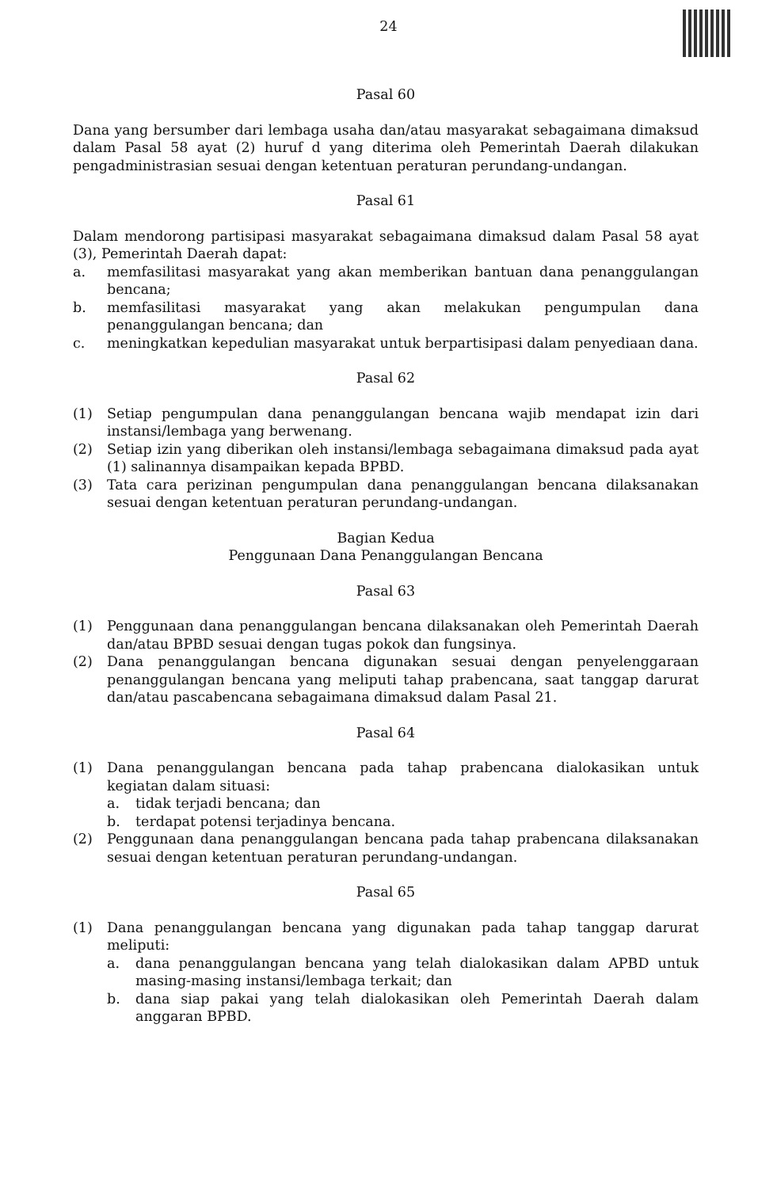24
Pasal 60
Dana yang bersumber dari lembaga usaha dan/atau masyarakat sebagaimana dimaksud dalam Pasal 58 ayat (2) huruf d yang diterima oleh Pemerintah Daerah dilakukan pengadministrasian sesuai dengan ketentuan peraturan perundang-undangan.
Pasal 61
Dalam mendorong partisipasi masyarakat sebagaimana dimaksud dalam Pasal 58 ayat (3), Pemerintah Daerah dapat:
a. memfasilitasi masyarakat yang akan memberikan bantuan dana penanggulangan bencana;
b. memfasilitasi masyarakat yang akan melakukan pengumpulan dana penanggulangan bencana; dan
c. meningkatkan kepedulian masyarakat untuk berpartisipasi dalam penyediaan dana.
Pasal 62
(1) Setiap pengumpulan dana penanggulangan bencana wajib mendapat izin dari instansi/lembaga yang berwenang.
(2) Setiap izin yang diberikan oleh instansi/lembaga sebagaimana dimaksud pada ayat (1) salinannya disampaikan kepada BPBD.
(3) Tata cara perizinan pengumpulan dana penanggulangan bencana dilaksanakan sesuai dengan ketentuan peraturan perundang-undangan.
Bagian Kedua
Penggunaan Dana Penanggulangan Bencana
Pasal 63
(1) Penggunaan dana penanggulangan bencana dilaksanakan oleh Pemerintah Daerah dan/atau BPBD sesuai dengan tugas pokok dan fungsinya.
(2) Dana penanggulangan bencana digunakan sesuai dengan penyelenggaraan penanggulangan bencana yang meliputi tahap prabencana, saat tanggap darurat dan/atau pascabencana sebagaimana dimaksud dalam Pasal 21.
Pasal 64
(1) Dana penanggulangan bencana pada tahap prabencana dialokasikan untuk kegiatan dalam situasi:
a. tidak terjadi bencana; dan
b. terdapat potensi terjadinya bencana.
(2) Penggunaan dana penanggulangan bencana pada tahap prabencana dilaksanakan sesuai dengan ketentuan peraturan perundang-undangan.
Pasal 65
(1) Dana penanggulangan bencana yang digunakan pada tahap tanggap darurat meliputi:
a. dana penanggulangan bencana yang telah dialokasikan dalam APBD untuk masing-masing instansi/lembaga terkait; dan
b. dana siap pakai yang telah dialokasikan oleh Pemerintah Daerah dalam anggaran BPBD.